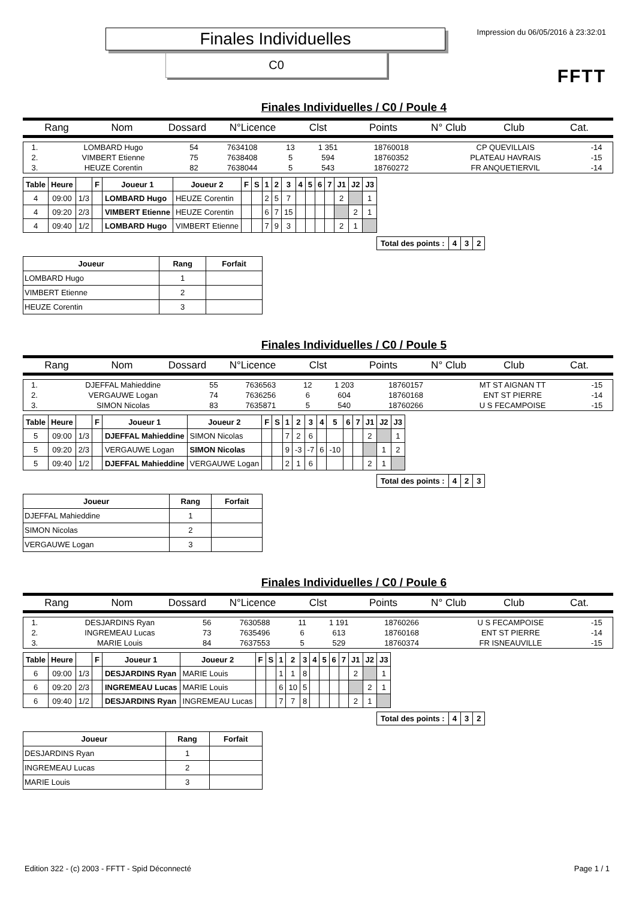Finales Individuelles
C0
Impression du 06/05/2016 à 23:32:01
FFTT
Finales Individuelles / C0 / Poule 4
Rang Nom Dossard N°Licence Clst Points N° Club Club Cat.
| 1. | LOMBARD Hugo | 54 | 7634108 | 13 | 1 351 | 18760018 | CP QUEVILLAIS | -14 |
| 2. | VIMBERT Etienne | 75 | 7638408 | 5 | 594 | 18760352 | PLATEAU HAVRAIS | -15 |
| 3. | HEUZE Corentin | 82 | 7638044 | 5 | 543 | 18760272 | FR ANQUETIERVIL | -14 |
| Table | Heure | | F | Joueur 1 | Joueur 2 | F | S | 1 | 2 | 3 | 4 | 5 | 6 | 7 | J1 | J2 | J3 |
| --- | --- | --- | --- | --- | --- | --- | --- | --- | --- | --- | --- | --- | --- | --- | --- | --- | --- |
| 4 | 09:00 | 1/3 | | LOMBARD Hugo | HEUZE Corentin | | | 2 | 5 | 7 | | | | | 2 | | 1 |
| 4 | 09:20 | 2/3 | | VIMBERT Etienne | HEUZE Corentin | | | 6 | 7 | 15 | | | | | | 2 | 1 |
| 4 | 09:40 | 1/2 | | LOMBARD Hugo | VIMBERT Etienne | | | 7 | 9 | 3 | | | | | 2 | 1 | |
| Total des points : | 4 | 3 | 2 |
| Joueur | Rang | Forfait |
| --- | --- | --- |
| LOMBARD Hugo | 1 | |
| VIMBERT Etienne | 2 | |
| HEUZE Corentin | 3 | |
Finales Individuelles / C0 / Poule 5
Rang Nom Dossard N°Licence Clst Points N° Club Club Cat.
| 1. | DJEFFAL Mahieddine | 55 | 7636563 | 12 | 1 203 | 18760157 | MT ST AIGNAN TT | -15 |
| 2. | VERGAUWE Logan | 74 | 7636256 | 6 | 604 | 18760168 | ENT ST PIERRE | -14 |
| 3. | SIMON Nicolas | 83 | 7635871 | 5 | 540 | 18760266 | U S FECAMPOISE | -15 |
| Table | Heure | | F | Joueur 1 | Joueur 2 | F | S | 1 | 2 | 3 | 4 | 5 | 6 | 7 | J1 | J2 | J3 |
| --- | --- | --- | --- | --- | --- | --- | --- | --- | --- | --- | --- | --- | --- | --- | --- | --- | --- |
| 5 | 09:00 | 1/3 | | DJEFFAL Mahieddine | SIMON Nicolas | | | 7 | 2 | 6 | | | | | 2 | | 1 |
| 5 | 09:20 | 2/3 | | VERGAUWE Logan | SIMON Nicolas | | | 9 | -3 | -7 | 6 | -10 | | | | 1 | 2 |
| 5 | 09:40 | 1/2 | | DJEFFAL Mahieddine | VERGAUWE Logan | | | 2 | 1 | 6 | | | | | 2 | 1 | |
| Total des points : | 4 | 2 | 3 |
| Joueur | Rang | Forfait |
| --- | --- | --- |
| DJEFFAL Mahieddine | 1 | |
| SIMON Nicolas | 2 | |
| VERGAUWE Logan | 3 | |
Finales Individuelles / C0 / Poule 6
Rang Nom Dossard N°Licence Clst Points N° Club Club Cat.
| 1. | DESJARDINS Ryan | 56 | 7630588 | 11 | 1 191 | 18760266 | U S FECAMPOISE | -15 |
| 2. | INGREMEAU Lucas | 73 | 7635496 | 6 | 613 | 18760168 | ENT ST PIERRE | -14 |
| 3. | MARIE Louis | 84 | 7637553 | 5 | 529 | 18760374 | FR ISNEAUVILLE | -15 |
| Table | Heure | | F | Joueur 1 | Joueur 2 | F | S | 1 | 2 | 3 | 4 | 5 | 6 | 7 | J1 | J2 | J3 |
| --- | --- | --- | --- | --- | --- | --- | --- | --- | --- | --- | --- | --- | --- | --- | --- | --- | --- |
| 6 | 09:00 | 1/3 | | DESJARDINS Ryan | MARIE Louis | | | 1 | 1 | 8 | | | | | 2 | | 1 |
| 6 | 09:20 | 2/3 | | INGREMEAU Lucas | MARIE Louis | | | 6 | 10 | 5 | | | | | | 2 | 1 |
| 6 | 09:40 | 1/2 | | DESJARDINS Ryan | INGREMEAU Lucas | | | 7 | 7 | 8 | | | | | 2 | 1 | |
| Total des points : | 4 | 3 | 2 |
| Joueur | Rang | Forfait |
| --- | --- | --- |
| DESJARDINS Ryan | 1 | |
| INGREMEAU Lucas | 2 | |
| MARIE Louis | 3 | |
Edition 322 - (c) 2003 - FFTT - Spid Déconnecté Page 1 / 1